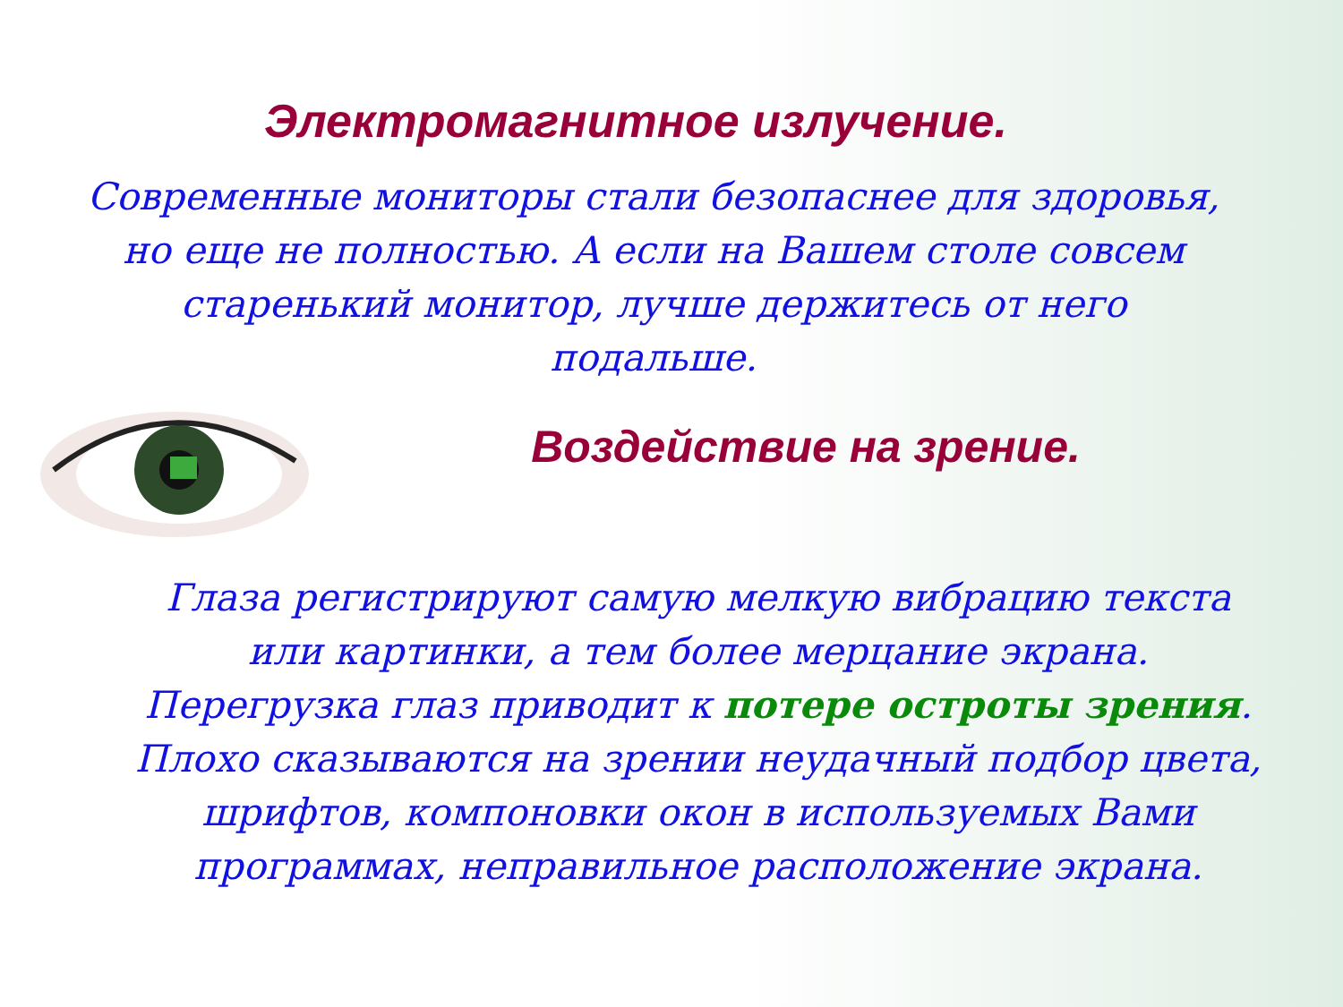Электромагнитное излучение.
Современные мониторы стали безопаснее для здоровья, но еще не полностью. А если на Вашем столе совсем старенький монитор, лучше держитесь от него подальше.
Воздействие на зрение.
Глаза регистрируют самую мелкую вибрацию текста или картинки, а тем более мерцание экрана. Перегрузка глаз приводит к потере остроты зрения. Плохо сказываются на зрении неудачный подбор цвета, шрифтов, компоновки окон в используемых Вами программах, неправильное расположение экрана.